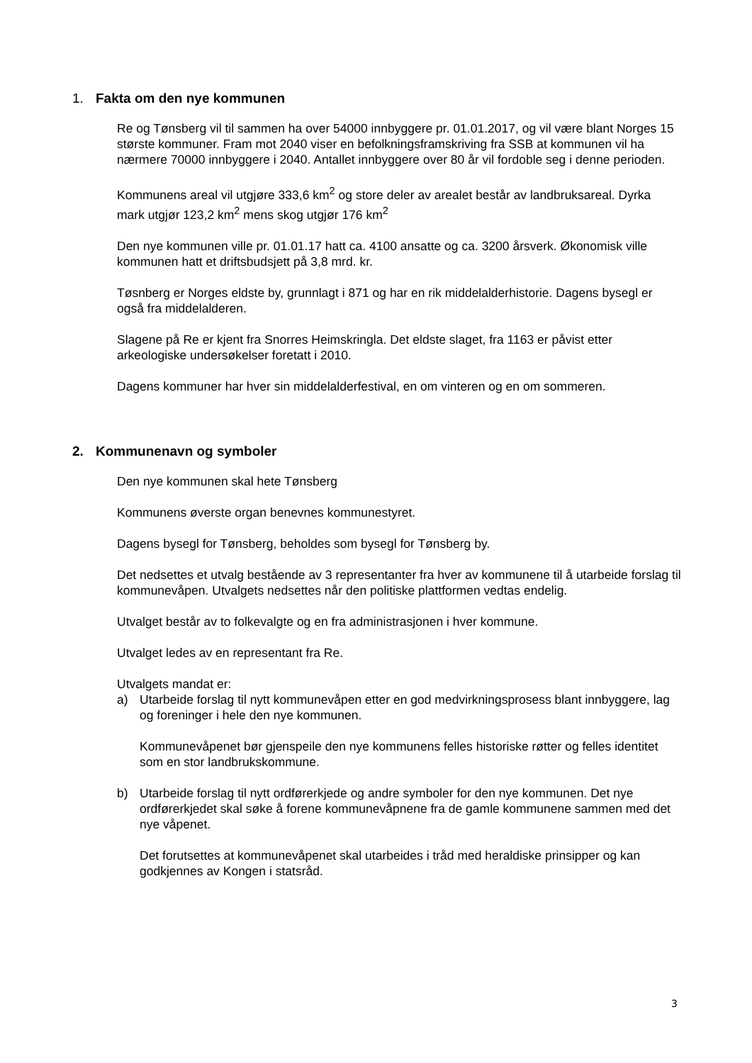1. Fakta om den nye kommunen
Re og Tønsberg vil til sammen ha over 54000 innbyggere pr. 01.01.2017, og vil være blant Norges 15 største kommuner. Fram mot 2040 viser en befolkningsframskriving fra SSB at kommunen vil ha nærmere 70000 innbyggere i 2040. Antallet innbyggere over 80 år vil fordoble seg i denne perioden.
Kommunens areal vil utgjøre 333,6 km<sup>2</sup> og store deler av arealet består av landbruksareal. Dyrka mark utgjør 123,2 km<sup>2</sup> mens skog utgjør 176 km<sup>2</sup>
Den nye kommunen ville pr. 01.01.17 hatt ca. 4100 ansatte og ca. 3200 årsverk. Økonomisk ville kommunen hatt et driftsbudsjett på 3,8 mrd. kr.
Tøsnberg er Norges eldste by, grunnlagt i 871 og har en rik middelalderhistorie. Dagens bysegl er også fra middelalderen.
Slagene på Re er kjent fra Snorres Heimskringla. Det eldste slaget, fra 1163 er påvist etter arkeologiske undersøkelser foretatt i 2010.
Dagens kommuner har hver sin middelalderfestival, en om vinteren og en om sommeren.
2. Kommunenavn og symboler
Den nye kommunen skal hete Tønsberg
Kommunens øverste organ benevnes kommunestyret.
Dagens bysegl for Tønsberg, beholdes som bysegl for Tønsberg by.
Det nedsettes et utvalg bestående av 3 representanter fra hver av kommunene til å utarbeide forslag til kommunevåpen. Utvalgets nedsettes når den politiske plattformen vedtas endelig.
Utvalget består av to folkevalgte og en fra administrasjonen i hver kommune.
Utvalget ledes av en representant fra Re.
Utvalgets mandat er:
a) Utarbeide forslag til nytt kommunevåpen etter en god medvirkningsprosess blant innbyggere, lag og foreninger i hele den nye kommunen.
Kommunevåpenet bør gjenspeile den nye kommunens felles historiske røtter og felles identitet som en stor landbrukskommune.
b) Utarbeide forslag til nytt ordførerkjede og andre symboler for den nye kommunen. Det nye ordførerkjedet skal søke å forene kommunevåpnene fra de gamle kommunene sammen med det nye våpenet.
Det forutsettes at kommunevåpenet skal utarbeides i tråd med heraldiske prinsipper og kan godkjennes av Kongen i statsråd.
3